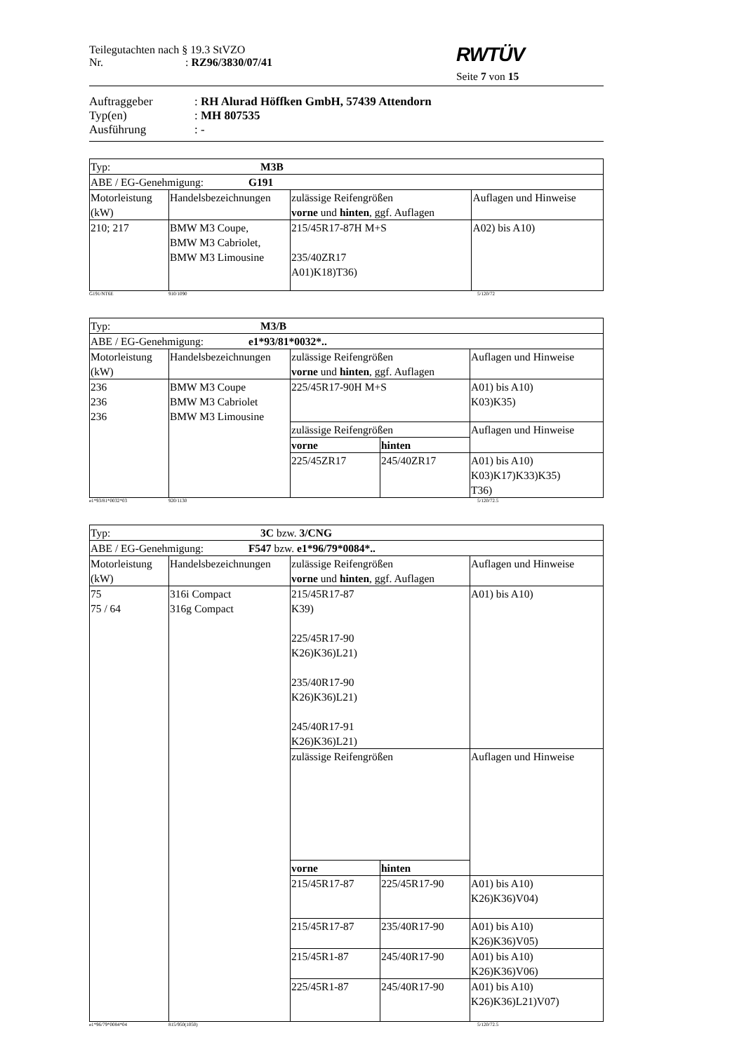Teilegutachten nach § 19.3 StVZO
Nr.: RZ96/3830/07/41
RWTÜV
Seite 7 von 15
Auftraggeber: RH Alurad Höffken GmbH, 57439 Attendorn
Typ(en): MH 807535
Ausführung: -
| Typ: M3B | | | |
| ABE / EG-Genehmigung: G191 | | | |
| Motorleistung (kW) | Handelsbezeichnungen | zulässige Reifengrößen vorne und hinten , ggf. Auflagen | Auflagen und Hinweise |
| 210; 217 | BMW M3 Coupe, BMW M3 Cabriolet, BMW M3 Limousine | 215/45R17-87H M+S 235/40ZR17 A01)K18)T36) | A02) bis A10) |
G191/NT6E 910/1090 5/120/72
| Typ: M3/B | | | | |
| ABE / EG-Genehmigung: e1*93/81*0032*.. | | | | |
| Motorleistung (kW) | Handelsbezeichnungen | zulässige Reifengrößen vorne und hinten , ggf. Auflagen | | Auflagen und Hinweise |
| 236 236 236 | BMW M3 Coupe BMW M3 Cabriolet BMW M3 Limousine | 225/45R17-90H M+S | | A01) bis A10) K03)K35) |
| | | zulässige Reifengrößen | | Auflagen und Hinweise |
| | | vorne | hinten | |
| | | 225/45ZR17 | 245/40ZR17 | A01) bis A10) K03)K17)K33)K35) T36) |
e1*93/81*0032*03 920/1130 5/120/72.5
| Typ: 3C bzw. 3/CNG | | | | |
| ABE / EG-Genehmigung: F547 bzw. e1*96/79*0084*.. | | | | |
| Motorleistung (kW) | Handelsbezeichnungen | zulässige Reifengrößen vorne und hinten , ggf. Auflagen | | Auflagen und Hinweise |
| 75 75 / 64 | 316i Compact 316g Compact | 215/45R17-87 K39) 225/45R17-90 K26)K36)L21) 235/40R17-90 K26)K36)L21) 245/40R17-91 K26)K36)L21) | | A01) bis A10) |
| | | zulässige Reifengrößen | | Auflagen und Hinweise |
| | | vorne | hinten | |
| | | 215/45R17-87 | 225/45R17-90 | A01) bis A10) K26)K36)V04) |
| | | 215/45R17-87 | 235/40R17-90 | A01) bis A10) K26)K36)V05) |
| | | 215/45R1-87 | 245/40R17-90 | A01) bis A10) K26)K36)V06) |
| | | 225/45R1-87 | 245/40R17-90 | A01) bis A10) K26)K36)L21)V07) |
e1*96/79*0084*04 815/950(1050) 5/120/72.5